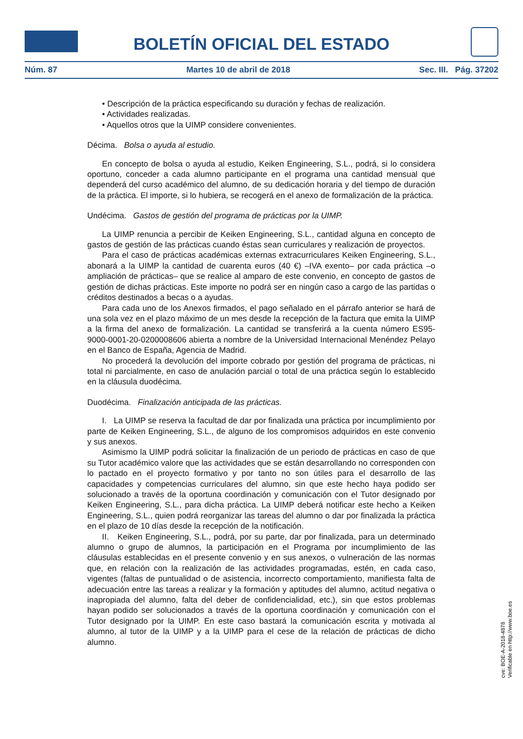BOLETÍN OFICIAL DEL ESTADO
Núm. 87 Martes 10 de abril de 2018 Sec. III. Pág. 37202
• Descripción de la práctica especificando su duración y fechas de realización.
• Actividades realizadas.
• Aquellos otros que la UIMP considere convenientes.
Décima. Bolsa o ayuda al estudio.
En concepto de bolsa o ayuda al estudio, Keiken Engineering, S.L., podrá, si lo considera oportuno, conceder a cada alumno participante en el programa una cantidad mensual que dependerá del curso académico del alumno, de su dedicación horaria y del tiempo de duración de la práctica. El importe, si lo hubiera, se recogerá en el anexo de formalización de la práctica.
Undécima. Gastos de gestión del programa de prácticas por la UIMP.
La UIMP renuncia a percibir de Keiken Engineering, S.L., cantidad alguna en concepto de gastos de gestión de las prácticas cuando éstas sean curriculares y realización de proyectos.
Para el caso de prácticas académicas externas extracurriculares Keiken Engineering, S.L., abonará a la UIMP la cantidad de cuarenta euros (40 €) –IVA exento– por cada práctica –o ampliación de prácticas– que se realice al amparo de este convenio, en concepto de gastos de gestión de dichas prácticas. Este importe no podrá ser en ningún caso a cargo de las partidas o créditos destinados a becas o a ayudas.
Para cada uno de los Anexos firmados, el pago señalado en el párrafo anterior se hará de una sola vez en el plazo máximo de un mes desde la recepción de la factura que emita la UIMP a la firma del anexo de formalización. La cantidad se transferirá a la cuenta número ES95-9000-0001-20-0200008606 abierta a nombre de la Universidad Internacional Menéndez Pelayo en el Banco de España, Agencia de Madrid.
No procederá la devolución del importe cobrado por gestión del programa de prácticas, ni total ni parcialmente, en caso de anulación parcial o total de una práctica según lo establecido en la cláusula duodécima.
Duodécima. Finalización anticipada de las prácticas.
I. La UIMP se reserva la facultad de dar por finalizada una práctica por incumplimiento por parte de Keiken Engineering, S.L., de alguno de los compromisos adquiridos en este convenio y sus anexos.
Asimismo la UIMP podrá solicitar la finalización de un periodo de prácticas en caso de que su Tutor académico valore que las actividades que se están desarrollando no corresponden con lo pactado en el proyecto formativo y por tanto no son útiles para el desarrollo de las capacidades y competencias curriculares del alumno, sin que este hecho haya podido ser solucionado a través de la oportuna coordinación y comunicación con el Tutor designado por Keiken Engineering, S.L., para dicha práctica. La UIMP deberá notificar este hecho a Keiken Engineering, S.L., quien podrá reorganizar las tareas del alumno o dar por finalizada la práctica en el plazo de 10 días desde la recepción de la notificación.
II. Keiken Engineering, S.L., podrá, por su parte, dar por finalizada, para un determinado alumno o grupo de alumnos, la participación en el Programa por incumplimiento de las cláusulas establecidas en el presente convenio y en sus anexos, o vulneración de las normas que, en relación con la realización de las actividades programadas, estén, en cada caso, vigentes (faltas de puntualidad o de asistencia, incorrecto comportamiento, manifiesta falta de adecuación entre las tareas a realizar y la formación y aptitudes del alumno, actitud negativa o inapropiada del alumno, falta del deber de confidencialidad, etc.), sin que estos problemas hayan podido ser solucionados a través de la oportuna coordinación y comunicación con el Tutor designado por la UIMP. En este caso bastará la comunicación escrita y motivada al alumno, al tutor de la UIMP y a la UIMP para el cese de la relación de prácticas de dicho alumno.
cve: BOE-A-2018-4878
Verificable en http://www.boe.es